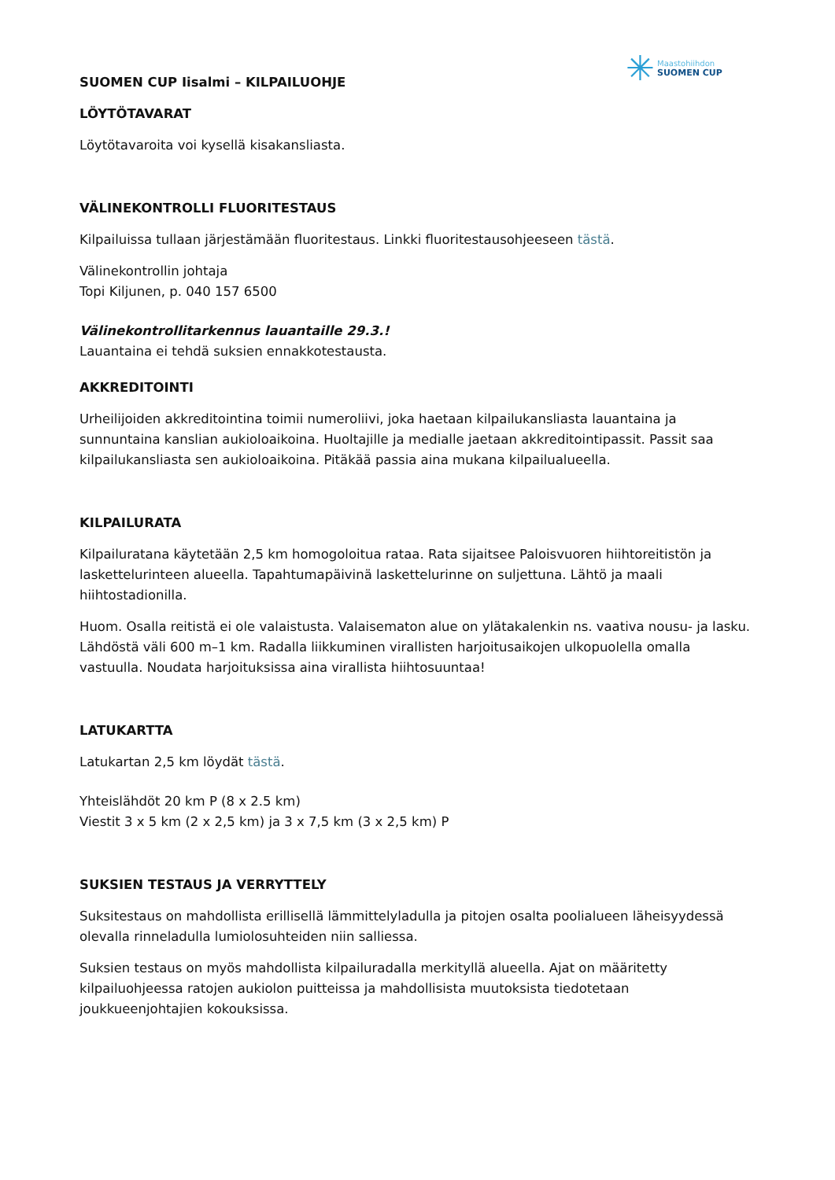✳
Maastohiihdon
SUOMEN CUP
SUOMEN CUP Iisalmi – KILPAILUOHJE
LÖYTÖTAVARAT
Löytötavaroita voi kysellä kisakansliasta.
VÄLINEKONTROLLI FLUORITESTAUS
Kilpailuissa tullaan järjestämään fluoritestaus. Linkki fluoritestausohjeeseen tästä.
Välinekontrollin johtaja
Topi Kiljunen, p. 040 157 6500
Välinekontrollitarkennus lauantaille 29.3.!
Lauantaina ei tehdä suksien ennakkotestausta.
AKKREDITOINTI
Urheilijoiden akkreditointina toimii numeroliivi, joka haetaan kilpailukansliasta lauantaina ja sunnuntaina kanslian aukioloaikoina. Huoltajille ja medialle jaetaan akkreditointipassit. Passit saa kilpailukansliasta sen aukioloaikoina. Pitäkää passia aina mukana kilpailualueella.
KILPAILURATA
Kilpailuratana käytetään 2,5 km homogoloitua rataa. Rata sijaitsee Paloisvuoren hiihtoreitistön ja laskettelurinteen alueella. Tapahtumapäivinä laskettelurinne on suljettuna. Lähtö ja maali hiihtostadionilla.
Huom. Osalla reitistä ei ole valaistusta. Valaisematon alue on ylätakalenkin ns. vaativa nousu- ja lasku. Lähdöstä väli 600 m–1 km. Radalla liikkuminen virallisten harjoitusaikojen ulkopuolella omalla vastuulla. Noudata harjoituksissa aina virallista hiihtosuuntaa!
LATUKARTTA
Latukartan 2,5 km löydät tästä.
Yhteislähdöt 20 km P (8 x 2.5 km)
Viestit 3 x 5 km (2 x 2,5 km) ja 3 x 7,5 km (3 x 2,5 km) P
SUKSIEN TESTAUS JA VERRYTTELY
Suksitestaus on mahdollista erillisellä lämmittelyladulla ja pitojen osalta poolialueen läheisyydessä olevalla rinneladulla lumiolosuhteiden niin salliessa.
Suksien testaus on myös mahdollista kilpailuradalla merkityllä alueella. Ajat on määritetty kilpailuohjeessa ratojen aukiolon puitteissa ja mahdollisista muutoksista tiedotetaan joukkueenjohtajien kokouksissa.